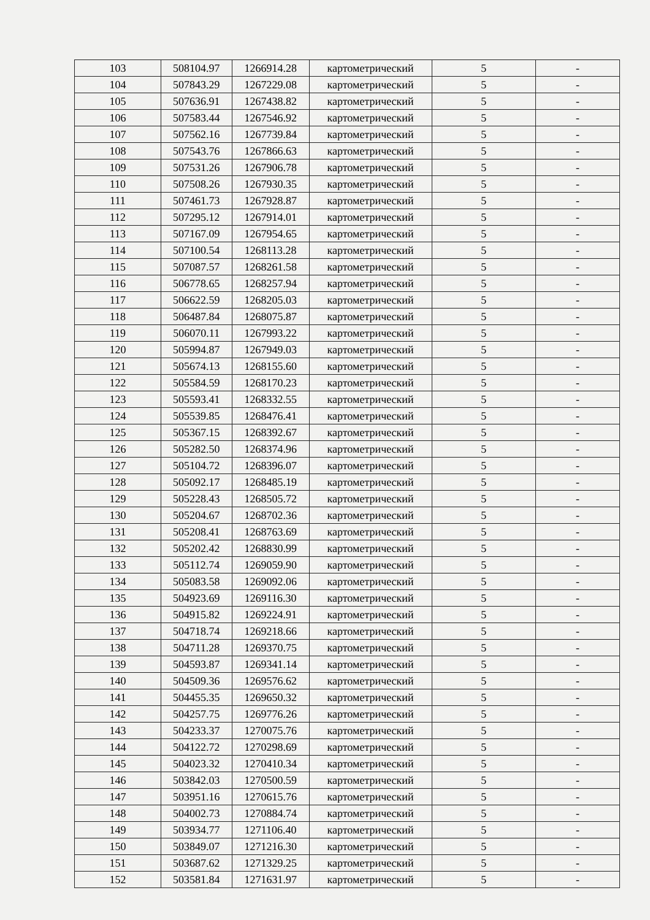| 103 | 508104.97 | 1266914.28 | картометрический | 5 | - |
| 104 | 507843.29 | 1267229.08 | картометрический | 5 | - |
| 105 | 507636.91 | 1267438.82 | картометрический | 5 | - |
| 106 | 507583.44 | 1267546.92 | картометрический | 5 | - |
| 107 | 507562.16 | 1267739.84 | картометрический | 5 | - |
| 108 | 507543.76 | 1267866.63 | картометрический | 5 | - |
| 109 | 507531.26 | 1267906.78 | картометрический | 5 | - |
| 110 | 507508.26 | 1267930.35 | картометрический | 5 | - |
| 111 | 507461.73 | 1267928.87 | картометрический | 5 | - |
| 112 | 507295.12 | 1267914.01 | картометрический | 5 | - |
| 113 | 507167.09 | 1267954.65 | картометрический | 5 | - |
| 114 | 507100.54 | 1268113.28 | картометрический | 5 | - |
| 115 | 507087.57 | 1268261.58 | картометрический | 5 | - |
| 116 | 506778.65 | 1268257.94 | картометрический | 5 | - |
| 117 | 506622.59 | 1268205.03 | картометрический | 5 | - |
| 118 | 506487.84 | 1268075.87 | картометрический | 5 | - |
| 119 | 506070.11 | 1267993.22 | картометрический | 5 | - |
| 120 | 505994.87 | 1267949.03 | картометрический | 5 | - |
| 121 | 505674.13 | 1268155.60 | картометрический | 5 | - |
| 122 | 505584.59 | 1268170.23 | картометрический | 5 | - |
| 123 | 505593.41 | 1268332.55 | картометрический | 5 | - |
| 124 | 505539.85 | 1268476.41 | картометрический | 5 | - |
| 125 | 505367.15 | 1268392.67 | картометрический | 5 | - |
| 126 | 505282.50 | 1268374.96 | картометрический | 5 | - |
| 127 | 505104.72 | 1268396.07 | картометрический | 5 | - |
| 128 | 505092.17 | 1268485.19 | картометрический | 5 | - |
| 129 | 505228.43 | 1268505.72 | картометрический | 5 | - |
| 130 | 505204.67 | 1268702.36 | картометрический | 5 | - |
| 131 | 505208.41 | 1268763.69 | картометрический | 5 | - |
| 132 | 505202.42 | 1268830.99 | картометрический | 5 | - |
| 133 | 505112.74 | 1269059.90 | картометрический | 5 | - |
| 134 | 505083.58 | 1269092.06 | картометрический | 5 | - |
| 135 | 504923.69 | 1269116.30 | картометрический | 5 | - |
| 136 | 504915.82 | 1269224.91 | картометрический | 5 | - |
| 137 | 504718.74 | 1269218.66 | картометрический | 5 | - |
| 138 | 504711.28 | 1269370.75 | картометрический | 5 | - |
| 139 | 504593.87 | 1269341.14 | картометрический | 5 | - |
| 140 | 504509.36 | 1269576.62 | картометрический | 5 | - |
| 141 | 504455.35 | 1269650.32 | картометрический | 5 | - |
| 142 | 504257.75 | 1269776.26 | картометрический | 5 | - |
| 143 | 504233.37 | 1270075.76 | картометрический | 5 | - |
| 144 | 504122.72 | 1270298.69 | картометрический | 5 | - |
| 145 | 504023.32 | 1270410.34 | картометрический | 5 | - |
| 146 | 503842.03 | 1270500.59 | картометрический | 5 | - |
| 147 | 503951.16 | 1270615.76 | картометрический | 5 | - |
| 148 | 504002.73 | 1270884.74 | картометрический | 5 | - |
| 149 | 503934.77 | 1271106.40 | картометрический | 5 | - |
| 150 | 503849.07 | 1271216.30 | картометрический | 5 | - |
| 151 | 503687.62 | 1271329.25 | картометрический | 5 | - |
| 152 | 503581.84 | 1271631.97 | картометрический | 5 | - |